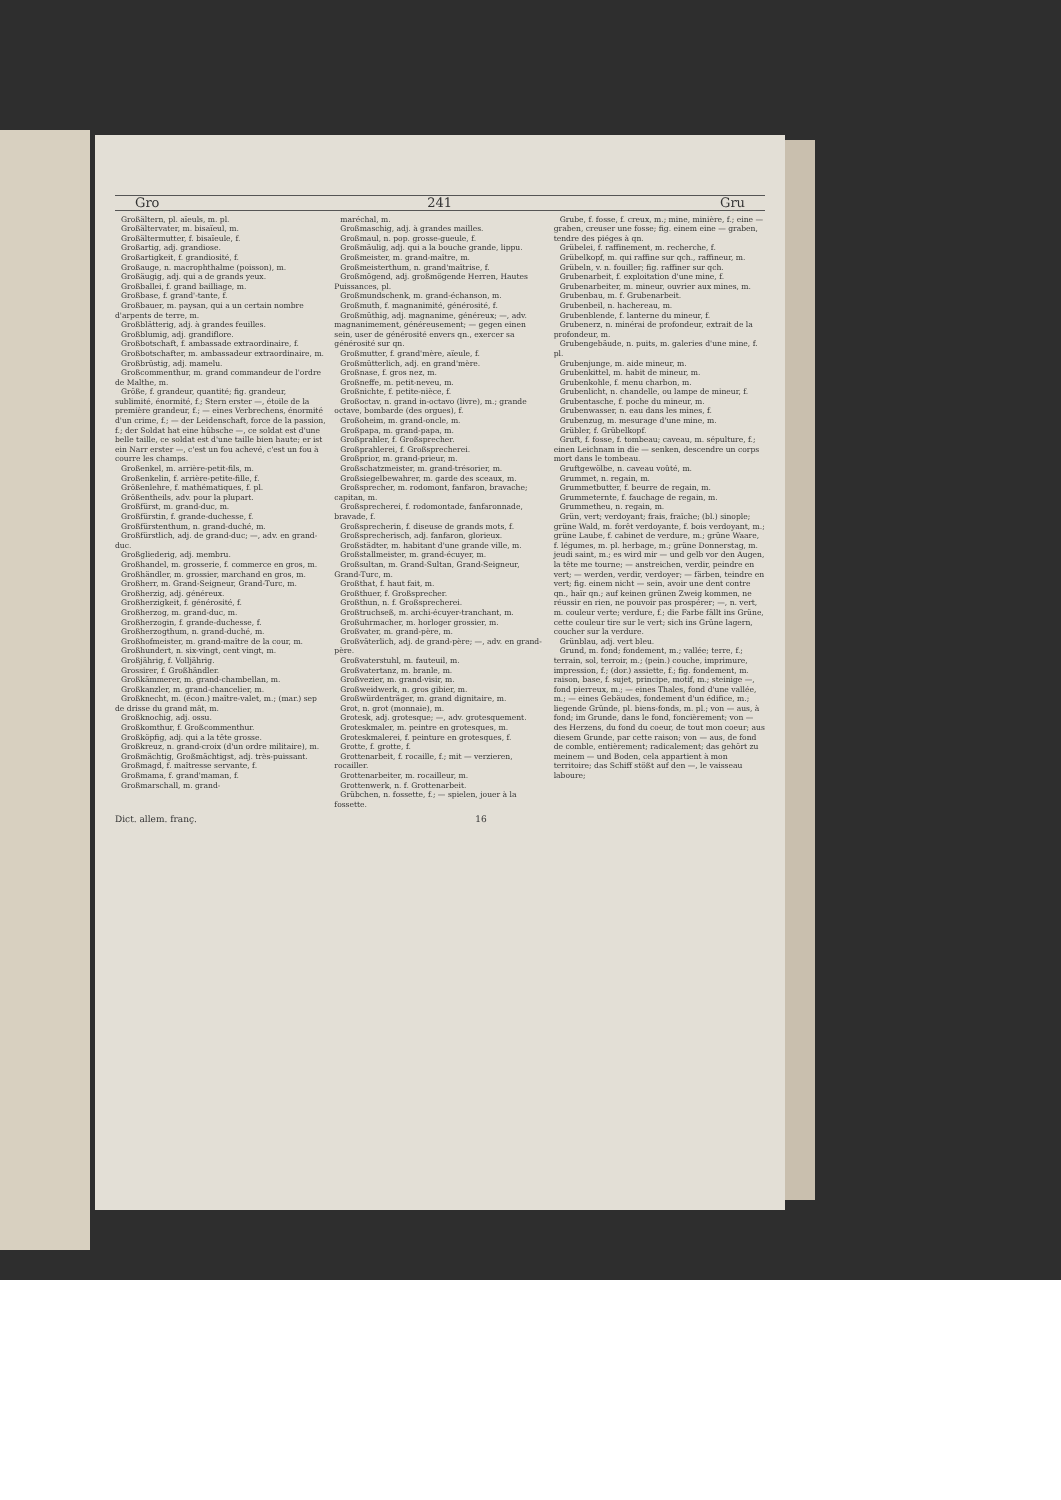Gro 241 Gru
Großältern, pl. aïeuls, m. pl.
Großältervater, m. bisaïeul, m.
Großältermutter, f. bisaïeule, f.
Großartig, adj. grandiose.
Großartigkeit, f. grandiosité, f.
Großauge, n. macrophthalme (poisson), m.
Großäugig, adj. qui a de grands yeux.
Großballei, f. grand bailliage, m.
Großbase, f. grand'-tante, f.
Großbauer, m. paysan, qui a un certain nombre d'arpents de terre, m.
Großblätterig, adj. à grandes feuilles.
Großblumig, adj. grandiflore.
Großbotschaft, f. ambassade extraordinaire, f.
Großbotschafter, m. ambassadeur extraordinaire, m.
Großbrüstig, adj. mamelu.
Großcommenthur, m. grand commandeur de l'ordre de Malthe, m.
Größe, f. grandeur, quantité; fig. grandeur, sublimité, énormité, f.; Stern erster —, étoile de la première grandeur, f.; — eines Verbrechens, énormité d'un crime, f.; — der Leidenschaft, force de la passion, f.; der Soldat hat eine hübsche —, ce soldat est d'une belle taille, ce soldat est d'une taille bien haute; er ist ein Narr erster —, c'est un fou achevé, c'est un fou à courre les champs.
Großenkel, m. arrière-petit-fils, m.
Großenkelin, f. arrière-petite-fille, f.
Größenlehre, f. mathématiques, f. pl.
Größentheils, adv. pour la plupart.
Großfürst, m. grand-duc, m.
Großfürstin, f. grande-duchesse, f.
Großfürstenthum, n. grand-duché, m.
Großfürstlich, adj. de grand-duc; —, adv. en grand-duc.
Großgliederig, adj. membru.
Großhandel, m. grosserie, f. commerce en gros, m.
Großhändler, m. grossier, marchand en gros, m.
Großherr, m. Grand-Seigneur, Grand-Turc, m.
Großherzig, adj. généreux.
Großherzigkeit, f. générosité, f.
Großherzog, m. grand-duc, m.
Großherzogin, f. grande-duchesse, f.
Großherzogthum, n. grand-duché, m.
Großhofmeister, m. grand-maître de la cour, m.
Großhundert, n. six-vingt, cent vingt, m.
Großjährig, f. Volljährig.
Grossirer, f. Großhändler.
Großkämmerer, m. grand-chambellan, m.
Großkanzler, m. grand-chancelier, m.
Großknecht, m. (écon.) maître-valet, m.; (mar.) sep de drisse du grand mât, m.
Großknochig, adj. ossu.
Großkomthur, f. Großcommenthur.
Großköpfig, adj. qui a la tête grosse.
Großkreuz, n. grand-croix (d'un ordre militaire), m.
Großmächtig, Großmächtigst, adj. très-puissant.
Großmagd, f. maîtresse servante, f.
Großmama, f. grand'maman, f.
Großmarschall, m. grand-
maréchal, m.
Großmaschig, adj. à grandes mailles.
Großmaul, n. pop. grosse-gueule, f.
Großmäulig, adj. qui a la bouche grande, lippu.
Großmeister, m. grand-maître, m.
Großmeisterthum, n. grand'maîtrise, f.
Großmögend, adj. großmögende Herren, Hautes Puissances, pl.
Großmundschenk, m. grand-échanson, m.
Großmuth, f. magnanimité, générosité, f.
Großmüthig, adj. magnanime, généreux; —, adv. magnanimement, généreusement; — gegen einen sein, user de générosité envers qn., exercer sa générosité sur qn.
Großmutter, f. grand'mère, aïeule, f.
Großmütterlich, adj. en grand'mère.
Großnase, f. gros nez, m.
Großneffe, m. petit-neveu, m.
Großnichte, f. petite-nièce, f.
Großoctav, n. grand in-octavo (livre), m.; grande octave, bombarde (des orgues), f.
Großoheim, m. grand-oncle, m.
Großpapa, m. grand-papa, m.
Großprahler, f. Großsprecher.
Großprahlerei, f. Großsprecherei.
Großprior, m. grand-prieur, m.
Großschatzmeister, m. grand-trésorier, m.
Großsiegelbewahrer, m. garde des sceaux, m.
Großsprecher, m. rodomont, fanfaron, bravache; capitan, m.
Großsprecherei, f. rodomontade, fanfaronnade, bravade, f.
Großsprecherin, f. diseuse de grands mots, f.
Großsprecherisch, adj. fanfaron, glorieux.
Großstädter, m. habitant d'une grande ville, m.
Großstallmeister, m. grand-écuyer, m.
Großsultan, m. Grand-Sultan, Grand-Seigneur, Grand-Turc, m.
Großthat, f. haut fait, m.
Großthuer, f. Großsprecher.
Großthun, n. f. Großsprecherei.
Großtruchseß, m. archi-écuyer-tranchant, m.
Großuhrmacher, m. horloger grossier, m.
Großvater, m. grand-père, m.
Großväterlich, adj. de grand-père; —, adv. en grand-père.
Großvaterstuhl, m. fauteuil, m.
Großvatertanz, m. branle, m.
Großvezier, m. grand-visir, m.
Großweidwerk, n. gros gibier, m.
Großwürdenträger, m. grand dignitaire, m.
Grot, n. grot (monnaie), m.
Grotesk, adj. grotesque; —, adv. grotesquement.
Groteskmaler, m. peintre en grotesques, m.
Groteskmalerei, f. peinture en grotesques, f.
Grotte, f. grotte, f.
Grottenarbeit, f. rocaille, f.; mit — verzieren, rocailler.
Grottenarbeiter, m. rocailleur, m.
Grottenwerk, n. f. Grottenarbeit.
Grübchen, n. fossette, f.; — spielen, jouer à la fossette.
Grube, f. fosse, f. creux, m.; mine, minière, f.; eine — graben, creuser une fosse; fig. einem eine — graben, tendre des piéges à qn.
Grübelei, f. raffinement, m. recherche, f.
Grübelkopf, m. qui raffine sur qch., raffineur, m.
Grübeln, v. n. fouiller; fig. raffiner sur qch.
Grubenarbeit, f. exploitation d'une mine, f.
Grubenarbeiter, m. mineur, ouvrier aux mines, m.
Grubenbau, m. f. Grubenarbeit.
Grubenbeil, n. hachereau, m.
Grubenblende, f. lanterne du mineur, f.
Grubenerz, n. minérai de profondeur, extrait de la profondeur, m.
Grubengebäude, n. puits, m. galeries d'une mine, f. pl.
Grubenjunge, m. aide mineur, m.
Grubenkittel, m. habit de mineur, m.
Grubenkohle, f. menu charbon, m.
Grubenlicht, n. chandelle, ou lampe de mineur, f.
Grubentasche, f. poche du mineur, m.
Grubenwasser, n. eau dans les mines, f.
Grubenzug, m. mesurage d'une mine, m.
Grübler, f. Grübelkopf.
Gruft, f. fosse, f. tombeau; caveau, m. sépulture, f.; einen Leichnam in die — senken, descendre un corps mort dans le tombeau.
Gruftgewölbe, n. caveau voûté, m.
Grummet, n. regain, m.
Grummetbutter, f. beurre de regain, m.
Grummeternte, f. fauchage de regain, m.
Grummetheu, n. regain, m.
Grün, vert; verdoyant; frais, fraîche; (bl.) sinople; grüne Wald, m. forêt verdoyante, f. bois verdoyant, m.; grüne Laube, f. cabinet de verdure, m.; grüne Waare, f. légumes, m. pl. herbage, m.; grüne Donnerstag, m. jeudi saint, m.; es wird mir — und gelb vor den Augen, la tête me tourne; — anstreichen, verdir, peindre en vert; — werden, verdir, verdoyer; — färben, teindre en vert; fig. einem nicht — sein, avoir une dent contre qn., haïr qn.; auf keinen grünen Zweig kommen, ne réussir en rien, ne pouvoir pas prospérer; —, n. vert, m. couleur verte; verdure, f.; die Farbe fällt ins Grüne, cette couleur tire sur le vert; sich ins Grüne lagern, coucher sur la verdure.
Grünblau, adj. vert bleu.
Grund, m. fond; fondement, m.; vallée; terre, f.; terrain, sol, terroir, m.; (pein.) couche, imprimure, impression, f.; (dor.) assiette, f.; fig. fondement, m. raison, base, f. sujet, principe, motif, m.; steinige —, fond pierreux, m.; — eines Thales, fond d'une vallée, m.; — eines Gebäudes, fondement d'un édifice, m.; liegende Gründe, pl. biens-fonds, m. pl.; von — aus, à fond; im Grunde, dans le fond, foncièrement; von — des Herzens, du fond du coeur, de tout mon coeur; aus diesem Grunde, par cette raison; von — aus, de fond de comble, entièrement; radicalement; das gehört zu meinem — und Boden, cela appartient à mon territoire; das Schiff stößt auf den —, le vaisseau laboure;
Dict. allem. franç. 16